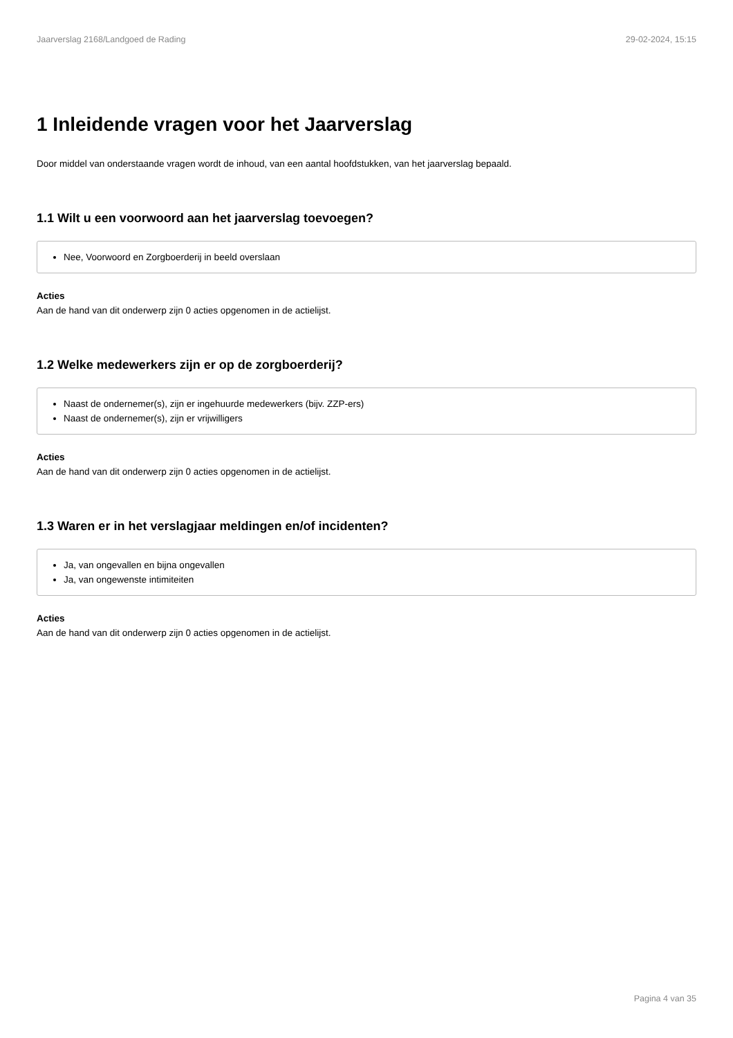Jaarverslag 2168/Landgoed de Rading 29-02-2024, 15:15
1 Inleidende vragen voor het Jaarverslag
Door middel van onderstaande vragen wordt de inhoud, van een aantal hoofdstukken, van het jaarverslag bepaald.
1.1 Wilt u een voorwoord aan het jaarverslag toevoegen?
Nee, Voorwoord en Zorgboerderij in beeld overslaan
Acties
Aan de hand van dit onderwerp zijn 0 acties opgenomen in de actielijst.
1.2 Welke medewerkers zijn er op de zorgboerderij?
Naast de ondernemer(s), zijn er ingehuurde medewerkers (bijv. ZZP-ers)
Naast de ondernemer(s), zijn er vrijwilligers
Acties
Aan de hand van dit onderwerp zijn 0 acties opgenomen in de actielijst.
1.3 Waren er in het verslagjaar meldingen en/of incidenten?
Ja, van ongevallen en bijna ongevallen
Ja, van ongewenste intimiteiten
Acties
Aan de hand van dit onderwerp zijn 0 acties opgenomen in de actielijst.
Pagina 4 van 35